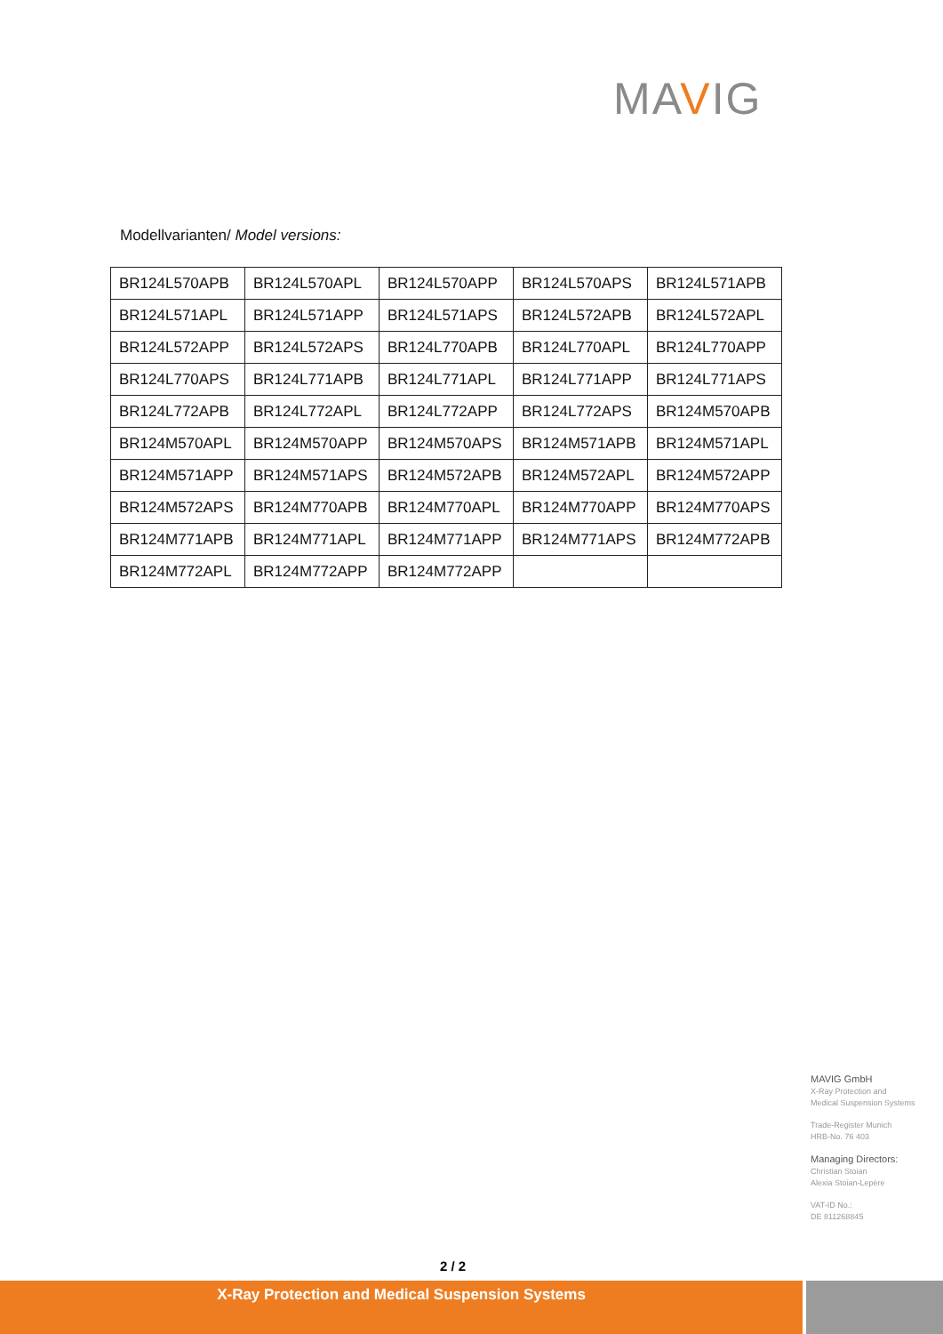MAVIG
Modellvarianten/ Model versions:
| BR124L570APB | BR124L570APL | BR124L570APP | BR124L570APS | BR124L571APB |
| BR124L571APL | BR124L571APP | BR124L571APS | BR124L572APB | BR124L572APL |
| BR124L572APP | BR124L572APS | BR124L770APB | BR124L770APL | BR124L770APP |
| BR124L770APS | BR124L771APB | BR124L771APL | BR124L771APP | BR124L771APS |
| BR124L772APB | BR124L772APL | BR124L772APP | BR124L772APS | BR124M570APB |
| BR124M570APL | BR124M570APP | BR124M570APS | BR124M571APB | BR124M571APL |
| BR124M571APP | BR124M571APS | BR124M572APB | BR124M572APL | BR124M572APP |
| BR124M572APS | BR124M770APB | BR124M770APL | BR124M770APP | BR124M770APS |
| BR124M771APB | BR124M771APL | BR124M771APP | BR124M771APS | BR124M772APB |
| BR124M772APL | BR124M772APP | BR124M772APP | | |
MAVIG GmbH
X-Ray Protection and
Medical Suspension Systems
Trade-Register Munich
HRB-No. 76 403
Managing Directors:
Christian Stoian
Alexia Stoian-Lepère
VAT-ID No.:
DE 811268845
2 / 2
X-Ray Protection and Medical Suspension Systems